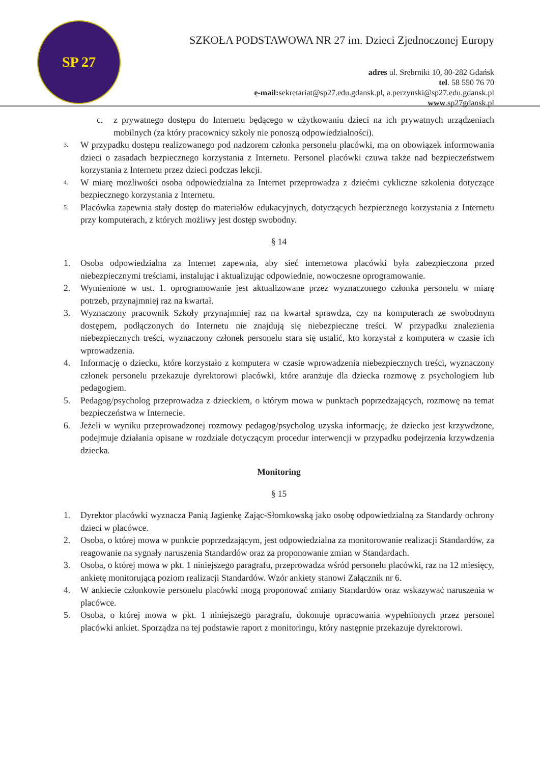SP 27
SZKOŁA PODSTAWOWA NR 27 im. Dzieci Zjednoczonej Europy
adres ul. Srebrniki 10, 80-282 Gdańsk
tel. 58 550 76 70
e-mail: sekretariat@sp27.edu.gdansk.pl, a.perzynski@sp27.edu.gdansk.pl
www.sp27gdansk.pl
c. z prywatnego dostępu do Internetu będącego w użytkowaniu dzieci na ich prywatnych urządzeniach mobilnych (za który pracownicy szkoły nie ponoszą odpowiedzialności).
3. W przypadku dostępu realizowanego pod nadzorem członka personelu placówki, ma on obowiązek informowania dzieci o zasadach bezpiecznego korzystania z Internetu. Personel placówki czuwa także nad bezpieczeństwem korzystania z Internetu przez dzieci podczas lekcji.
4. W miarę możliwości osoba odpowiedzialna za Internet przeprowadza z dziećmi cykliczne szkolenia dotyczące bezpiecznego korzystania z Internetu.
5. Placówka zapewnia stały dostęp do materiałów edukacyjnych, dotyczących bezpiecznego korzystania z Internetu przy komputerach, z których możliwy jest dostęp swobodny.
§ 14
1. Osoba odpowiedzialna za Internet zapewnia, aby sieć internetowa placówki była zabezpieczona przed niebezpiecznymi treściami, instalując i aktualizując odpowiednie, nowoczesne oprogramowanie.
2. Wymienione w ust. 1. oprogramowanie jest aktualizowane przez wyznaczonego członka personelu w miarę potrzeb, przynajmniej raz na kwartał.
3. Wyznaczony pracownik Szkoły przynajmniej raz na kwartał sprawdza, czy na komputerach ze swobodnym dostępem, podłączonych do Internetu nie znajdują się niebezpieczne treści. W przypadku znalezienia niebezpiecznych treści, wyznaczony członek personelu stara się ustalić, kto korzystał z komputera w czasie ich wprowadzenia.
4. Informację o dziecku, które korzystało z komputera w czasie wprowadzenia niebezpiecznych treści, wyznaczony członek personelu przekazuje dyrektorowi placówki, które aranżuje dla dziecka rozmowę z psychologiem lub pedagogiem.
5. Pedagog/psycholog przeprowadza z dzieckiem, o którym mowa w punktach poprzedzających, rozmowę na temat bezpieczeństwa w Internecie.
6. Jeżeli w wyniku przeprowadzonej rozmowy pedagog/psycholog uzyska informację, że dziecko jest krzywdzone, podejmuje działania opisane w rozdziale dotyczącym procedur interwencji w przypadku podejrzenia krzywdzenia dziecka.
Monitoring
§ 15
1. Dyrektor placówki wyznacza Panią Jagienkę Zając-Słomkowską jako osobę odpowiedzialną za Standardy ochrony dzieci w placówce.
2. Osoba, o której mowa w punkcie poprzedzającym, jest odpowiedzialna za monitorowanie realizacji Standardów, za reagowanie na sygnały naruszenia Standardów oraz za proponowanie zmian w Standardach.
3. Osoba, o której mowa w pkt. 1 niniejszego paragrafu, przeprowadza wśród personelu placówki, raz na 12 miesięcy, ankietę monitorującą poziom realizacji Standardów. Wzór ankiety stanowi Załącznik nr 6.
4. W ankiecie członkowie personelu placówki mogą proponować zmiany Standardów oraz wskazywać naruszenia w placówce.
5. Osoba, o której mowa w pkt. 1 niniejszego paragrafu, dokonuje opracowania wypełnionych przez personel placówki ankiet. Sporządza na tej podstawie raport z monitoringu, który następnie przekazuje dyrektorowi.